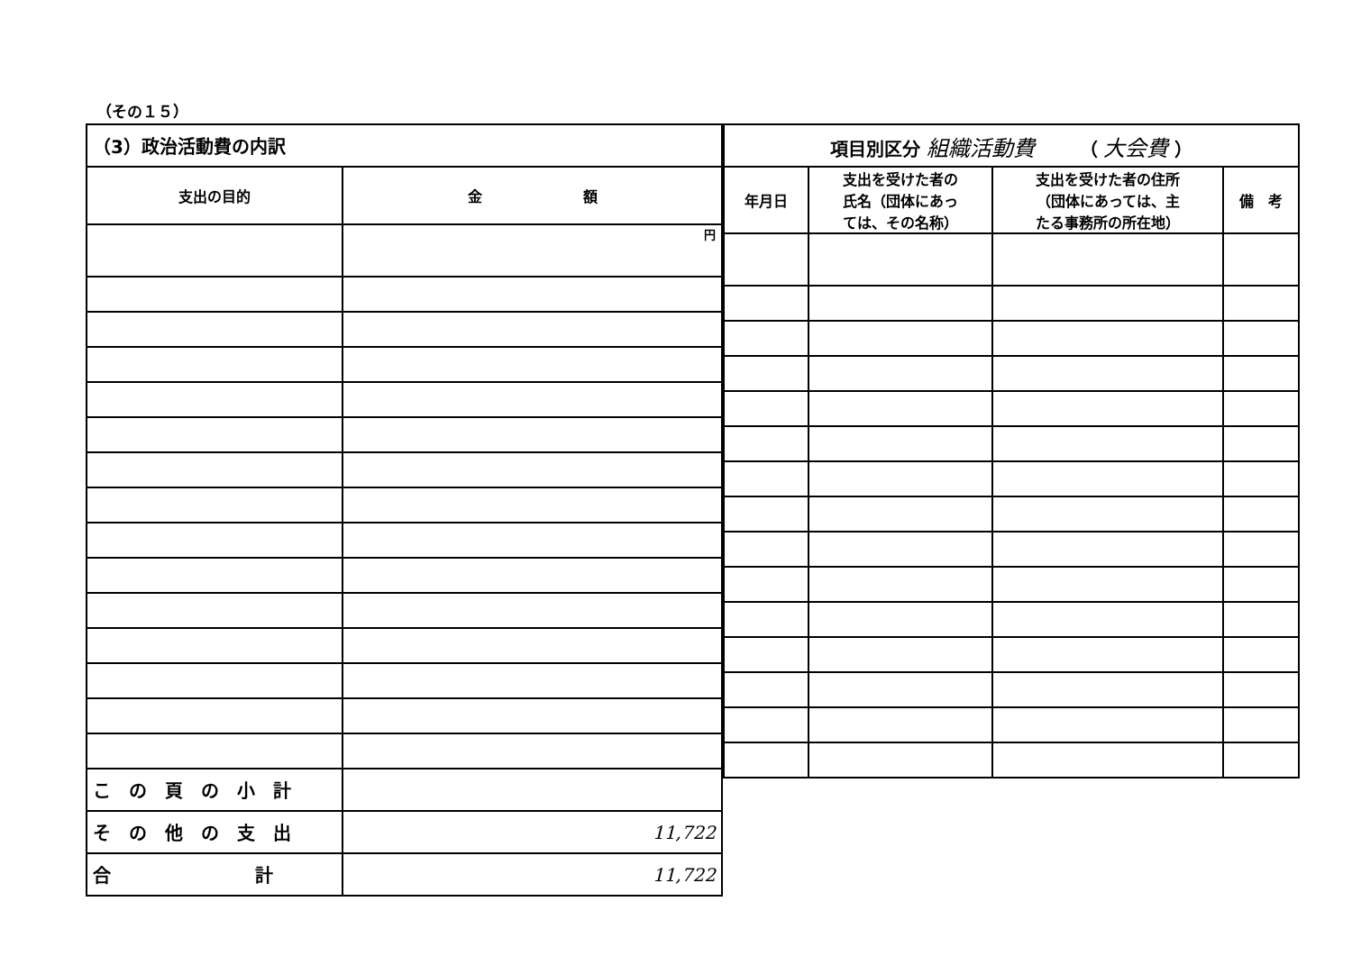（その１５）
| （3）政治活動費の内訳 | |
| 支出の目的 | 金 額 |
| | 円 |
| こ の 頁 の 小 計 | |
| そ の 他 の 支 出 | 11,722 |
| 合 計 | 11,722 |
| 項目別区分 組織活動費 （ 大会費 ） | | | |
| 年月日 | 支出を受けた者の 氏名（団体にあっ ては、その名称） | 支出を受けた者の住所 （団体にあっては、主 たる事務所の所在地） | 備 考 |